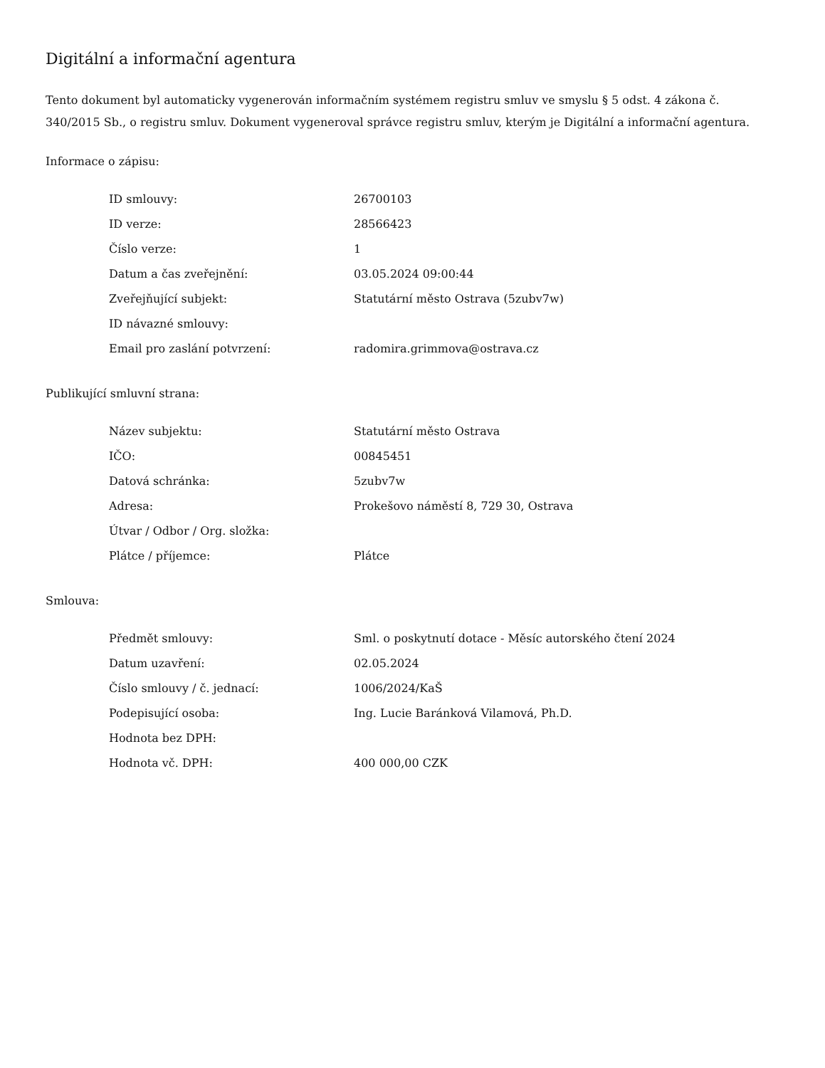Digitální a informační agentura
Tento dokument byl automaticky vygenerován informačním systémem registru smluv ve smyslu § 5 odst. 4 zákona č. 340/2015 Sb., o registru smluv. Dokument vygeneroval správce registru smluv, kterým je Digitální a informační agentura.
Informace o zápisu:
| ID smlouvy: | 26700103 |
| ID verze: | 28566423 |
| Číslo verze: | 1 |
| Datum a čas zveřejnění: | 03.05.2024 09:00:44 |
| Zveřejňující subjekt: | Statutární město Ostrava (5zubv7w) |
| ID návazné smlouvy: | |
| Email pro zaslání potvrzení: | radomira.grimmova@ostrava.cz |
Publikující smluvní strana:
| Název subjektu: | Statutární město Ostrava |
| IČO: | 00845451 |
| Datová schránka: | 5zubv7w |
| Adresa: | Prokešovo náměstí 8, 729 30, Ostrava |
| Útvar / Odbor / Org. složka: | |
| Plátce / příjemce: | Plátce |
Smlouva:
| Předmět smlouvy: | Sml. o poskytnutí dotace - Měsíc autorského čtení 2024 |
| Datum uzavření: | 02.05.2024 |
| Číslo smlouvy / č. jednací: | 1006/2024/KaŠ |
| Podepisující osoba: | Ing. Lucie Baránková Vilamová, Ph.D. |
| Hodnota bez DPH: | |
| Hodnota vč. DPH: | 400 000,00 CZK |